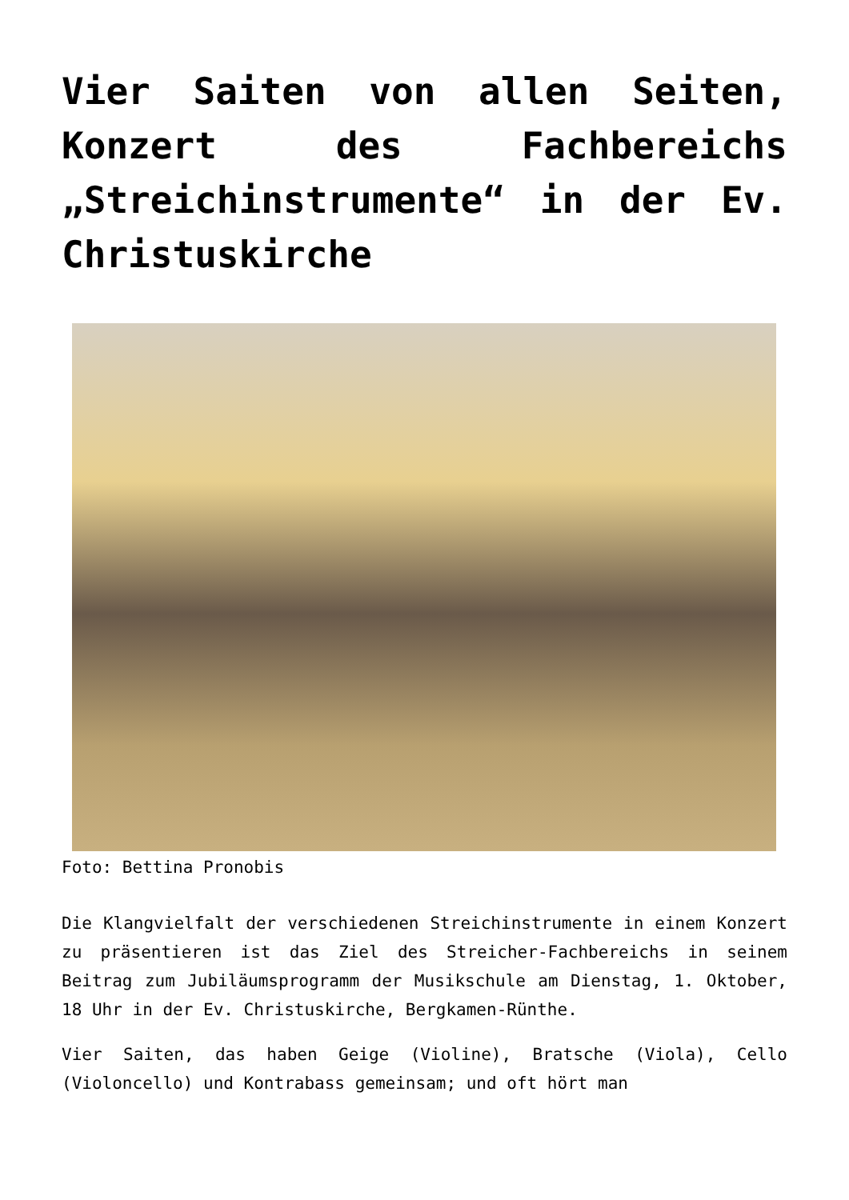Vier Saiten von allen Seiten, Konzert des Fachbereichs „Streichinstrumente“ in der Ev. Christuskirche
Foto: Bettina Pronobis
Die Klangvielfalt der verschiedenen Streichinstrumente in einem Konzert zu präsentieren ist das Ziel des Streicher-Fachbereichs in seinem Beitrag zum Jubiläumsprogramm der Musikschule am Dienstag, 1. Oktober, 18 Uhr in der Ev. Christuskirche, Bergkamen-Rünthe.
Vier Saiten, das haben Geige (Violine), Bratsche (Viola), Cello (Violoncello) und Kontrabass gemeinsam; und oft hört man